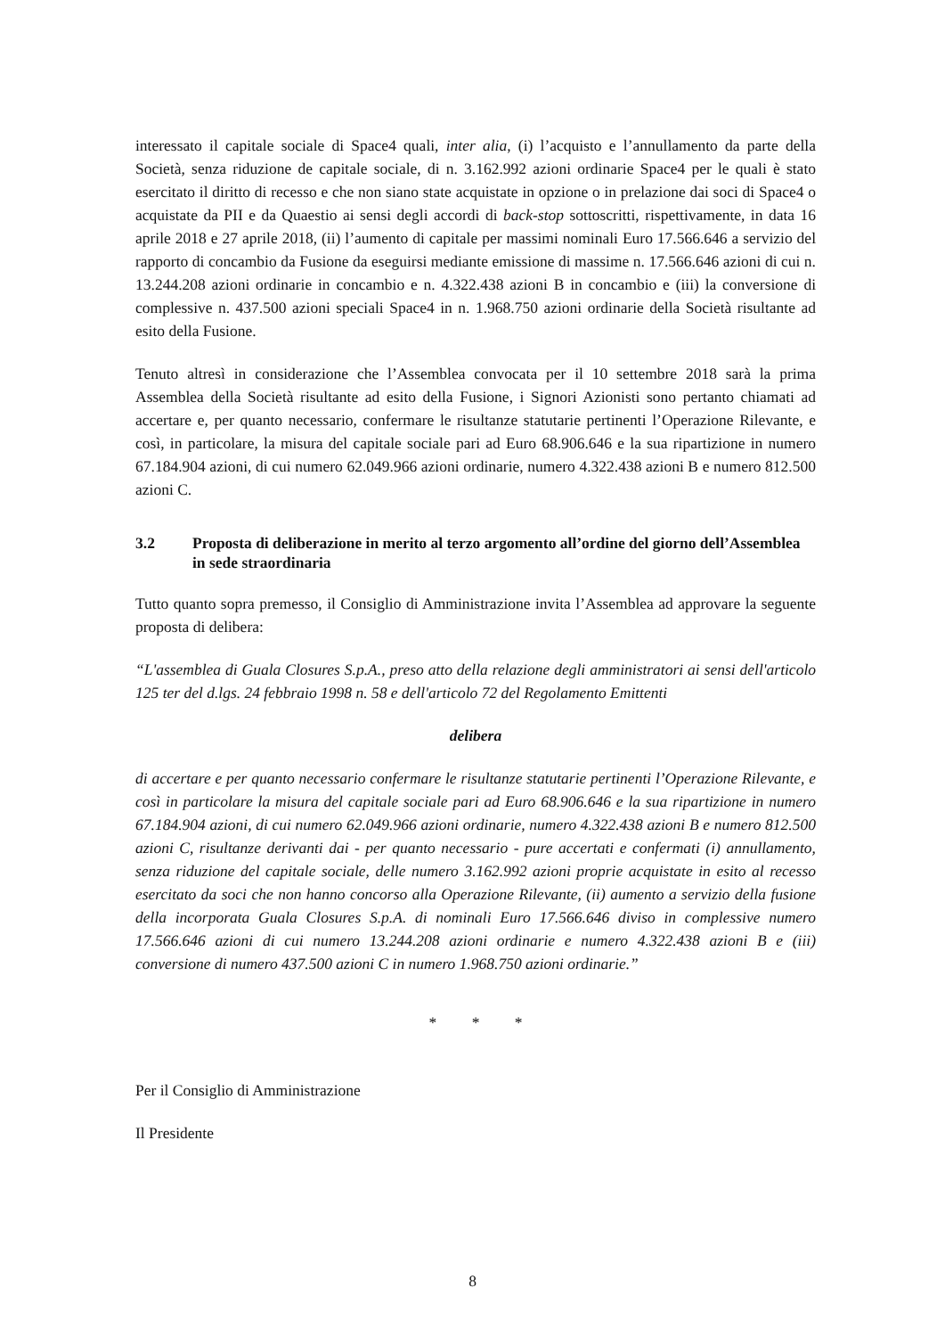interessato il capitale sociale di Space4 quali, inter alia, (i) l’acquisto e l’annullamento da parte della Società, senza riduzione de capitale sociale, di n. 3.162.992 azioni ordinarie Space4 per le quali è stato esercitato il diritto di recesso e che non siano state acquistate in opzione o in prelazione dai soci di Space4 o acquistate da PII e da Quaestio ai sensi degli accordi di back-stop sottoscritti, rispettivamente, in data 16 aprile 2018 e 27 aprile 2018, (ii) l’aumento di capitale per massimi nominali Euro 17.566.646 a servizio del rapporto di concambio da Fusione da eseguirsi mediante emissione di massime n. 17.566.646 azioni di cui n. 13.244.208 azioni ordinarie in concambio e n. 4.322.438 azioni B in concambio e (iii) la conversione di complessive n. 437.500 azioni speciali Space4 in n. 1.968.750 azioni ordinarie della Società risultante ad esito della Fusione.
Tenuto altresì in considerazione che l’Assemblea convocata per il 10 settembre 2018 sarà la prima Assemblea della Società risultante ad esito della Fusione, i Signori Azionisti sono pertanto chiamati ad accertare e, per quanto necessario, confermare le risultanze statutarie pertinenti l’Operazione Rilevante, e così, in particolare, la misura del capitale sociale pari ad Euro 68.906.646 e la sua ripartizione in numero 67.184.904 azioni, di cui numero 62.049.966 azioni ordinarie, numero 4.322.438 azioni B e numero 812.500 azioni C.
3.2 Proposta di deliberazione in merito al terzo argomento all’ordine del giorno dell’Assemblea in sede straordinaria
Tutto quanto sopra premesso, il Consiglio di Amministrazione invita l’Assemblea ad approvare la seguente proposta di delibera:
“L'assemblea di Guala Closures S.p.A., preso atto della relazione degli amministratori ai sensi dell'articolo 125 ter del d.lgs. 24 febbraio 1998 n. 58 e dell'articolo 72 del Regolamento Emittenti
delibera
di accertare e per quanto necessario confermare le risultanze statutarie pertinenti l’Operazione Rilevante, e così in particolare la misura del capitale sociale pari ad Euro 68.906.646 e la sua ripartizione in numero 67.184.904 azioni, di cui numero 62.049.966 azioni ordinarie, numero 4.322.438 azioni B e numero 812.500 azioni C, risultanze derivanti dai - per quanto necessario - pure accertati e confermati (i) annullamento, senza riduzione del capitale sociale, delle numero 3.162.992 azioni proprie acquistate in esito al recesso esercitato da soci che non hanno concorso alla Operazione Rilevante, (ii) aumento a servizio della fusione della incorporata Guala Closures S.p.A. di nominali Euro 17.566.646 diviso in complessive numero 17.566.646 azioni di cui numero 13.244.208 azioni ordinarie e numero 4.322.438 azioni B e (iii) conversione di numero 437.500 azioni C in numero 1.968.750 azioni ordinarie.”
* * *
Per il Consiglio di Amministrazione
Il Presidente
8